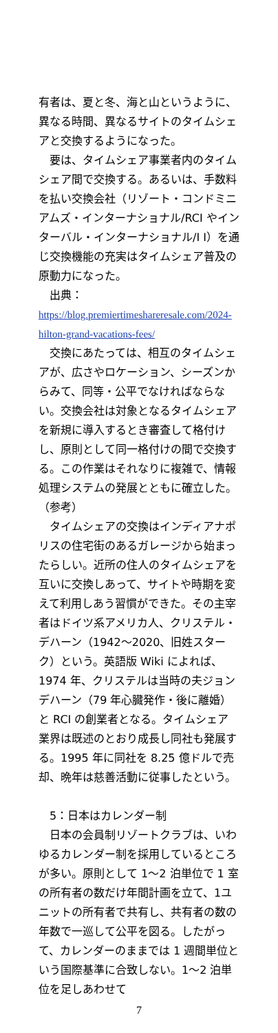有者は、夏と冬、海と山というように、異なる時間、異なるサイトのタイムシェアと交換するようになった。
要は、タイムシェア事業者内のタイムシェア間で交換する。あるいは、手数料を払い交換会社（リゾート・コンドミニアムズ・インターナショナル/RCI やインターバル・インターナショナル/I I）を通じ交換機能の充実はタイムシェア普及の原動力になった。
出典：
https://blog.premiertimeshareresale.com/2024-hilton-grand-vacations-fees/
交換にあたっては、相互のタイムシェアが、広さやロケーション、シーズンからみて、同等・公平でなければならない。交換会社は対象となるタイムシェアを新規に導入するとき審査して格付けし、原則として同一格付けの間で交換する。この作業はそれなりに複雑で、情報処理システムの発展とともに確立した。
（参考）
タイムシェアの交換はインディアナポリスの住宅街のあるガレージから始まったらしい。近所の住人のタイムシェアを互いに交換しあって、サイトや時期を変えて利用しあう習慣ができた。その主宰者はドイツ系アメリカ人、クリステル・デハーン（1942〜2020、旧姓スターク）という。英語版 Wiki によれば、1974 年、クリステルは当時の夫ジョン デハーン（79 年心臓発作・後に離婚）と RCI の創業者となる。タイムシェア業界は既述のとおり成長し同社も発展する。1995 年に同社を 8.25 億ドルで売却、晩年は慈善活動に従事したという。
5：日本はカレンダー制
日本の会員制リゾートクラブは、いわゆるカレンダー制を採用しているところが多い。原則として 1〜2 泊単位で 1 室の所有者の数だけ年間計画を立て、1ユニットの所有者で共有し、共有者の数の年数で一巡して公平を図る。したがって、カレンダーのままでは 1 週間単位という国際基準に合致しない。1〜2 泊単位を足しあわせて
7